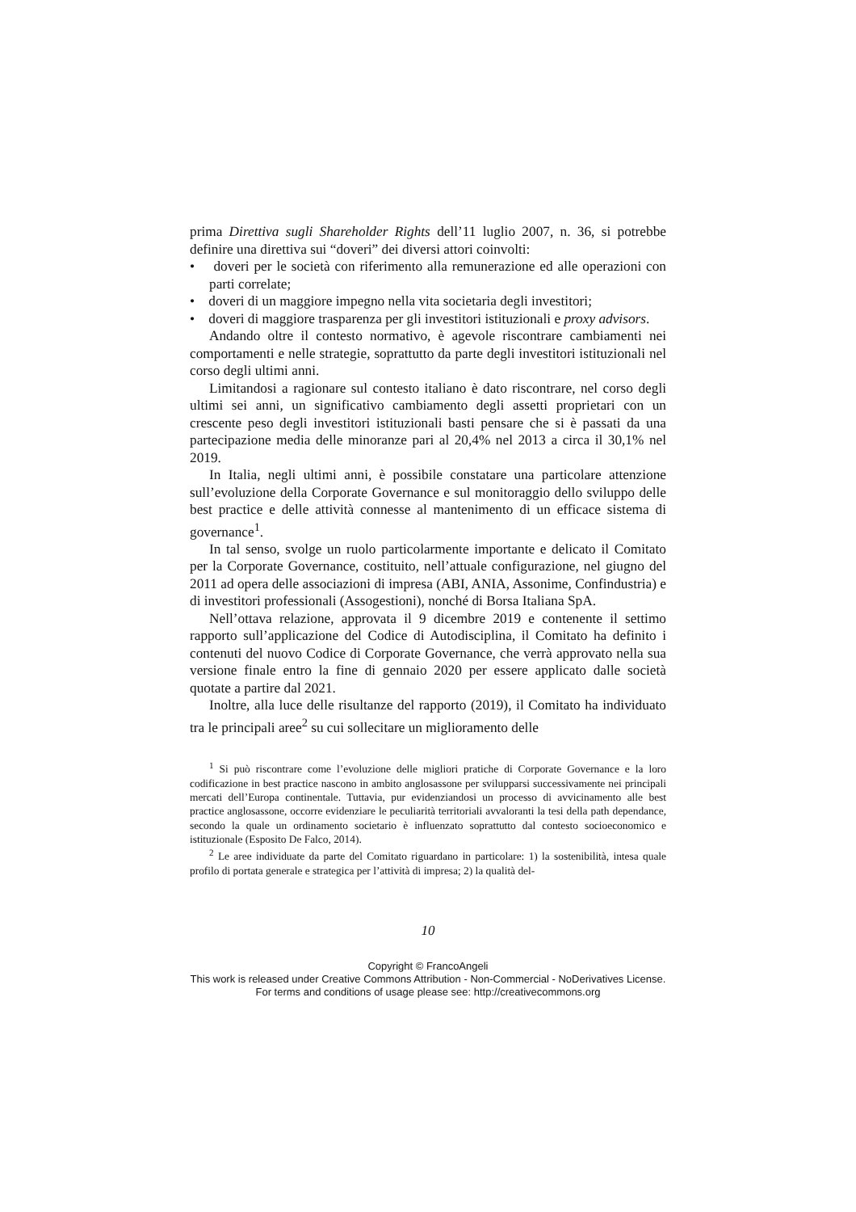prima Direttiva sugli Shareholder Rights dell’11 luglio 2007, n. 36, si potrebbe definire una direttiva sui “doveri” dei diversi attori coinvolti:
• doveri per le società con riferimento alla remunerazione ed alle operazioni con parti correlate;
• doveri di un maggiore impegno nella vita societaria degli investitori;
• doveri di maggiore trasparenza per gli investitori istituzionali e proxy advisors.
Andando oltre il contesto normativo, è agevole riscontrare cambiamenti nei comportamenti e nelle strategie, soprattutto da parte degli investitori istituzionali nel corso degli ultimi anni.
Limitandosi a ragionare sul contesto italiano è dato riscontrare, nel corso degli ultimi sei anni, un significativo cambiamento degli assetti proprietari con un crescente peso degli investitori istituzionali basti pensare che si è passati da una partecipazione media delle minoranze pari al 20,4% nel 2013 a circa il 30,1% nel 2019.
In Italia, negli ultimi anni, è possibile constatare una particolare attenzione sull’evoluzione della Corporate Governance e sul monitoraggio dello sviluppo delle best practice e delle attività connesse al mantenimento di un efficace sistema di governance<sup>1</sup>.
In tal senso, svolge un ruolo particolarmente importante e delicato il Comitato per la Corporate Governance, costituito, nell’attuale configurazione, nel giugno del 2011 ad opera delle associazioni di impresa (ABI, ANIA, Assonime, Confindustria) e di investitori professionali (Assogestioni), nonché di Borsa Italiana SpA.
Nell’ottava relazione, approvata il 9 dicembre 2019 e contenente il settimo rapporto sull’applicazione del Codice di Autodisciplina, il Comitato ha definito i contenuti del nuovo Codice di Corporate Governance, che verrà approvato nella sua versione finale entro la fine di gennaio 2020 per essere applicato dalle società quotate a partire dal 2021.
Inoltre, alla luce delle risultanze del rapporto (2019), il Comitato ha individuato tra le principali aree<sup>2</sup> su cui sollecitare un miglioramento delle
<sup>1</sup> Si può riscontrare come l’evoluzione delle migliori pratiche di Corporate Governance e la loro codificazione in best practice nascono in ambito anglosassone per svilupparsi successivamente nei principali mercati dell’Europa continentale. Tuttavia, pur evidenziandosi un processo di avvicinamento alle best practice anglosassone, occorre evidenziare le peculiarità territoriali avvaloranti la tesi della path dependance, secondo la quale un ordinamento societario è influenzato soprattutto dal contesto socioeconomico e istituzionale (Esposito De Falco, 2014).
<sup>2</sup> Le aree individuate da parte del Comitato riguardano in particolare: 1) la sostenibilità, intesa quale profilo di portata generale e strategica per l’attività di impresa; 2) la qualità del-
10
Copyright © FrancoAngeli
This work is released under Creative Commons Attribution - Non-Commercial - NoDerivatives License.
For terms and conditions of usage please see: http://creativecommons.org